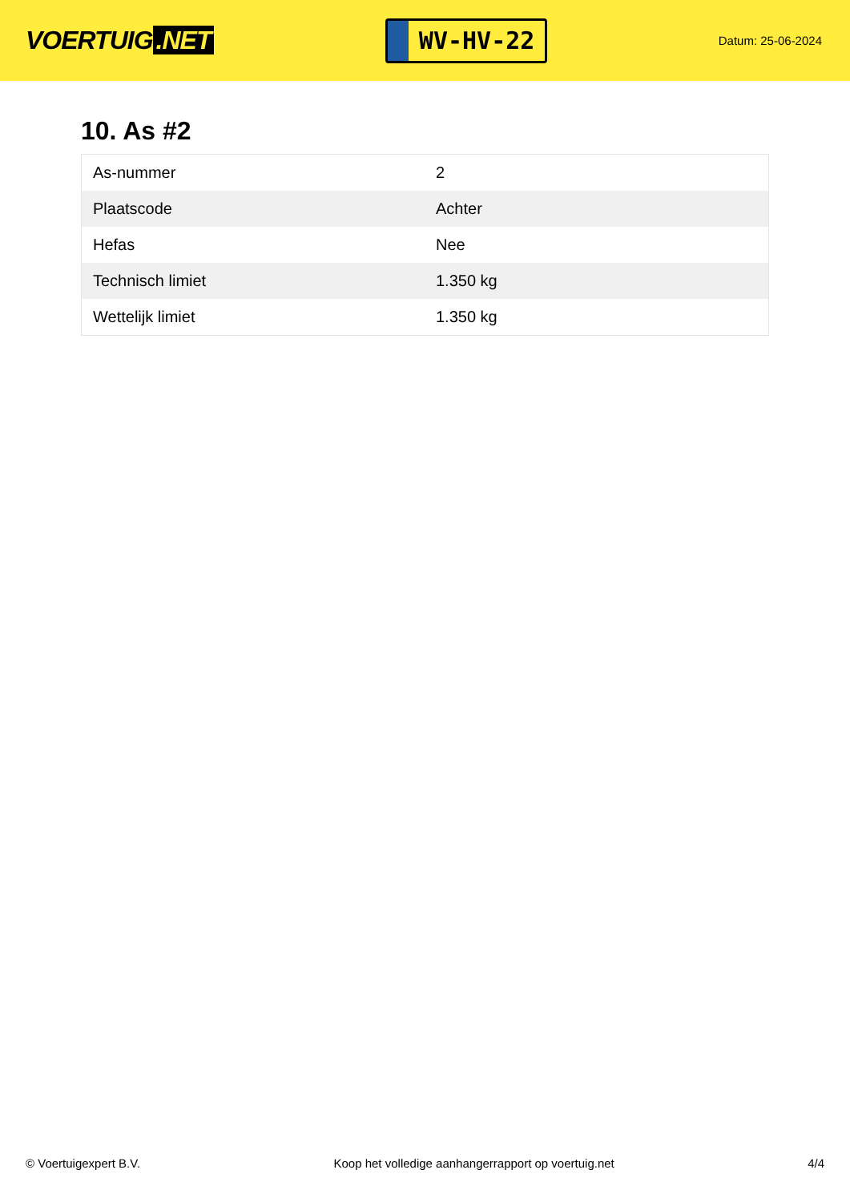VOERTUIG.NET
WV-HV-22
Datum: 25-06-2024
10. As #2
| As-nummer | 2 |
| Plaatscode | Achter |
| Hefas | Nee |
| Technisch limiet | 1.350 kg |
| Wettelijk limiet | 1.350 kg |
© Voertuigexpert B.V. Koop het volledige aanhangerrapport op voertuig.net 4/4